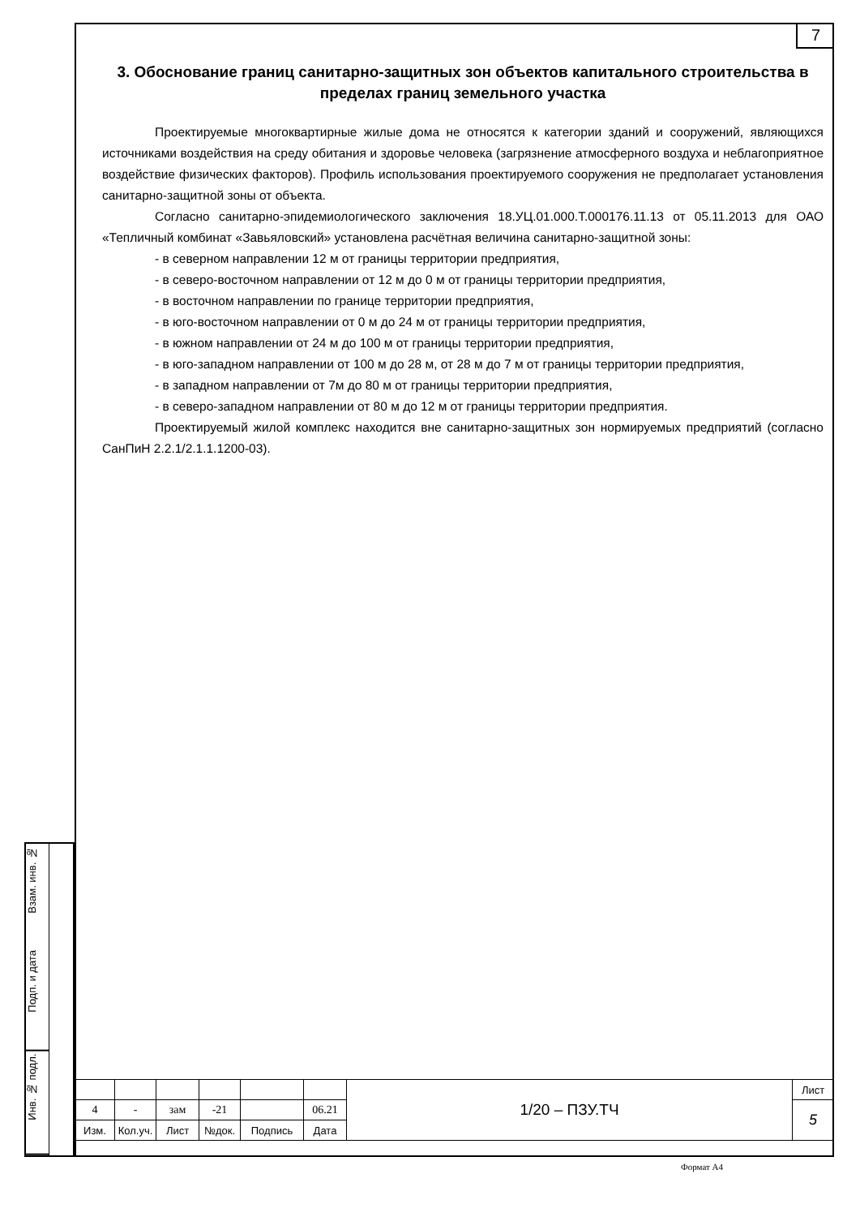7
3. Обоснование границ санитарно-защитных зон объектов капитального строительства в пределах границ земельного участка
Проектируемые многоквартирные жилые дома не относятся к категории зданий и сооружений, являющихся источниками воздействия на среду обитания и здоровье человека (загрязнение атмосферного воздуха и неблагоприятное воздействие физических факторов). Профиль использования проектируемого сооружения не предполагает установления санитарно-защитной зоны от объекта.
Согласно санитарно-эпидемиологического заключения 18.УЦ.01.000.Т.000176.11.13 от 05.11.2013 для ОАО «Тепличный комбинат «Завьяловский» установлена расчётная величина санитарно-защитной зоны:
- в северном направлении 12 м от границы территории предприятия,
- в северо-восточном направлении от 12 м до 0 м от границы территории предприятия,
- в восточном направлении по границе территории предприятия,
- в юго-восточном направлении от 0 м до 24 м от границы территории предприятия,
- в южном направлении от 24 м до 100 м от границы территории предприятия,
- в юго-западном направлении от 100 м до 28 м, от 28 м до 7 м от границы территории предприятия,
- в западном направлении от 7м до 80 м от границы территории предприятия,
- в северо-западном направлении от 80 м до 12 м от границы территории предприятия.
Проектируемый жилой комплекс находится вне санитарно-защитных зон нормируемых предприятий (согласно СанПиН 2.2.1/2.1.1.1200-03).
Взам. инв. №
Подп. и дата
Инв. № подл.
| | | | | | | 1/20 – ПЗУ.ТЧ | Лист |
| 4 | - | зам | -21 | | 06.21 | | 5 |
| Изм. | Кол.уч. | Лист | №док. | Подпись | Дата | | |
Формат А4